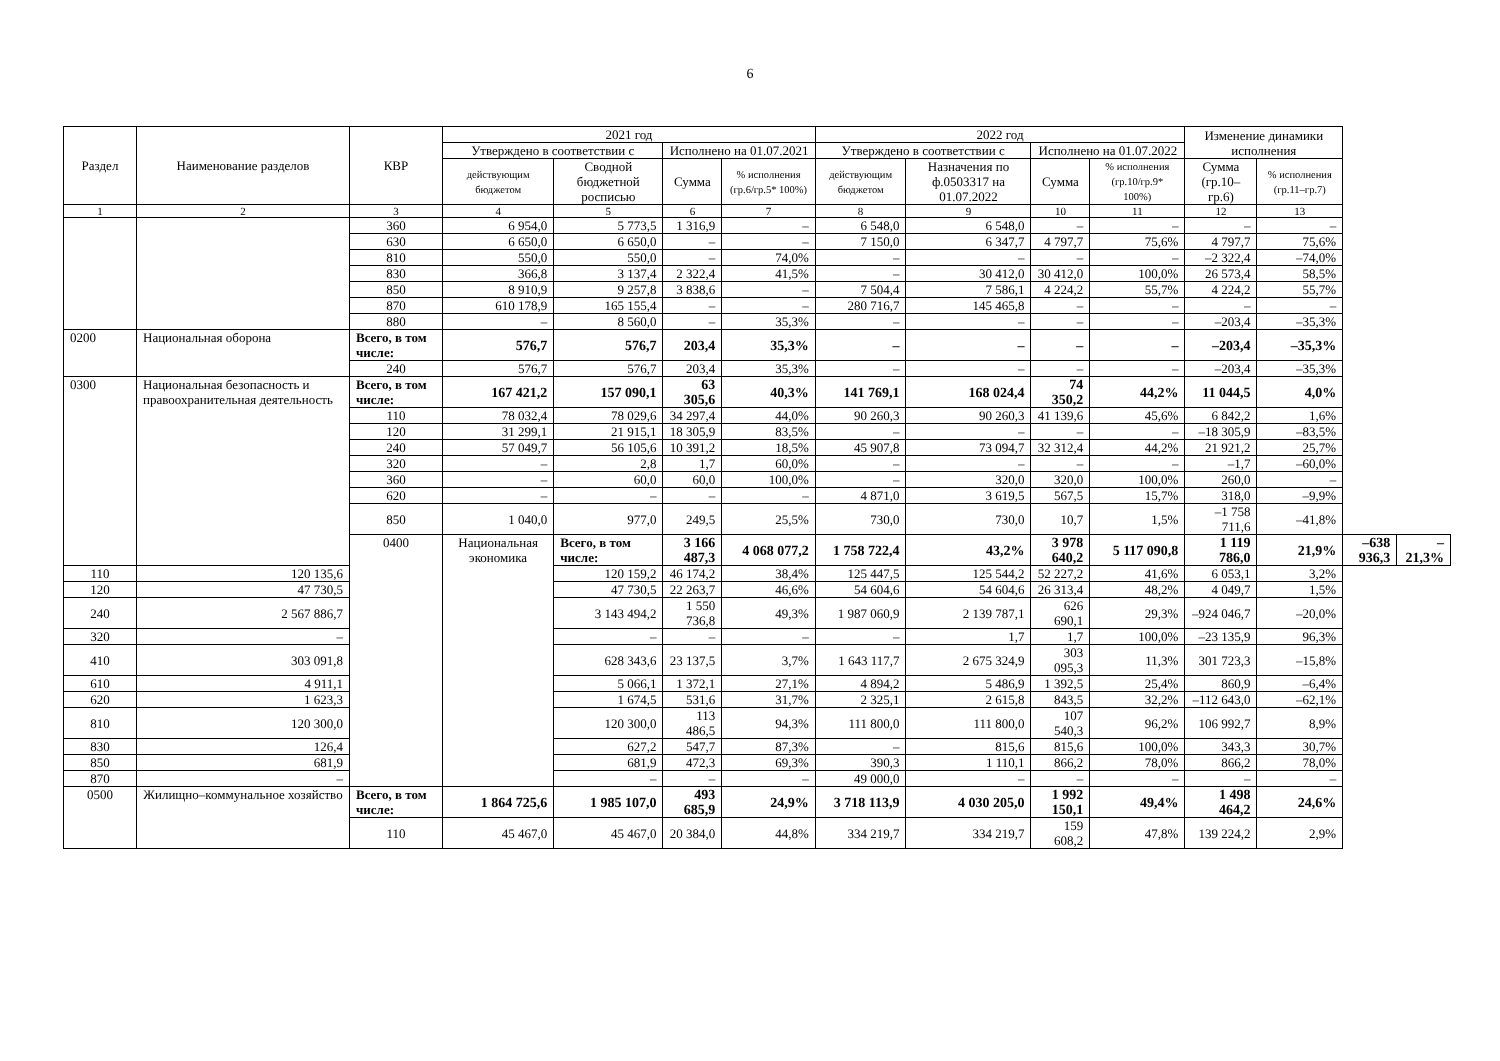6
| Раздел | Наименование разделов | КВР | 2021 год | | | | 2022 год | | | | Изменение динамики исполнения | | | |
| --- | --- | --- | --- | --- | --- | --- | --- | --- | --- | --- | --- | --- | --- | --- |
| | | | Утверждено в соответствии с | | Исполнено на 01.07.2021 | | Утверждено в соответствии с | | Исполнено на 01.07.2022 | | | | | |
| | | | действующим бюджетом | Сводной бюджетной росписью | Сумма | % исполнения (гр.6/гр.5* 100%) | действующим бюджетом | Назначения по ф.0503317 на 01.07.2022 | Сумма | % исполнения (гр.10/гр.9* 100%) | Сумма (гр.10–гр.6) | % исполнения (гр.11–гр.7) | | |
| 1 | 2 | 3 | 4 | 5 | 6 | 7 | 8 | 9 | 10 | 11 | 12 | 13 | | |
| | | 360 | 6 954,0 | 5 773,5 | 1 316,9 | – | 6 548,0 | 6 548,0 | – | – | – | – | | |
| | | 630 | 6 650,0 | 6 650,0 | – | – | 7 150,0 | 6 347,7 | 4 797,7 | 75,6% | 4 797,7 | 75,6% | | |
| | | 810 | 550,0 | 550,0 | – | 74,0% | – | – | – | – | –2 322,4 | –74,0% | | |
| | | 830 | 366,8 | 3 137,4 | 2 322,4 | 41,5% | – | 30 412,0 | 30 412,0 | 100,0% | 26 573,4 | 58,5% | | |
| | | 850 | 8 910,9 | 9 257,8 | 3 838,6 | – | 7 504,4 | 7 586,1 | 4 224,2 | 55,7% | 4 224,2 | 55,7% | | |
| | | 870 | 610 178,9 | 165 155,4 | – | – | 280 716,7 | 145 465,8 | – | – | – | – | | |
| | | 880 | – | 8 560,0 | – | 35,3% | – | – | – | – | –203,4 | –35,3% | | |
| 0200 | Национальная оборона | Всего, в том числе: | 576,7 | 576,7 | 203,4 | 35,3% | – | – | – | – | –203,4 | –35,3% | | |
| | | 240 | 576,7 | 576,7 | 203,4 | 35,3% | – | – | – | – | –203,4 | –35,3% | | |
| 0300 | Национальная безопасность и правоохранительная деятельность | Всего, в том числе: | 167 421,2 | 157 090,1 | 63 305,6 | 40,3% | 141 769,1 | 168 024,4 | 74 350,2 | 44,2% | 11 044,5 | 4,0% | | |
| | | 110 | 78 032,4 | 78 029,6 | 34 297,4 | 44,0% | 90 260,3 | 90 260,3 | 41 139,6 | 45,6% | 6 842,2 | 1,6% | | |
| | | 120 | 31 299,1 | 21 915,1 | 18 305,9 | 83,5% | – | – | – | – | –18 305,9 | –83,5% | | |
| | | 240 | 57 049,7 | 56 105,6 | 10 391,2 | 18,5% | 45 907,8 | 73 094,7 | 32 312,4 | 44,2% | 21 921,2 | 25,7% | | |
| | | 320 | – | 2,8 | 1,7 | 60,0% | – | – | – | – | –1,7 | –60,0% | | |
| | | 360 | – | 60,0 | 60,0 | 100,0% | – | 320,0 | 320,0 | 100,0% | 260,0 | – | | |
| | | 620 | – | – | – | – | 4 871,0 | 3 619,5 | 567,5 | 15,7% | 318,0 | –9,9% | | |
| | | 850 | 1 040,0 | 977,0 | 249,5 | 25,5% | 730,0 | 730,0 | 10,7 | 1,5% | –1 758 711,6 | –41,8% | | |
| | | 0400 | Национальная экономика | Всего, в том числе: | 3 166 487,3 | 4 068 077,2 | 1 758 722,4 | 43,2% | 3 978 640,2 | 5 117 090,8 | 1 119 786,0 | 21,9% | –638 936,3 | –21,3% |
| 110 | 120 135,6 | | | 120 159,2 | 46 174,2 | 38,4% | 125 447,5 | 125 544,2 | 52 227,2 | 41,6% | 6 053,1 | 3,2% | | |
| 120 | 47 730,5 | | | 47 730,5 | 22 263,7 | 46,6% | 54 604,6 | 54 604,6 | 26 313,4 | 48,2% | 4 049,7 | 1,5% | | |
| 240 | 2 567 886,7 | | | 3 143 494,2 | 1 550 736,8 | 49,3% | 1 987 060,9 | 2 139 787,1 | 626 690,1 | 29,3% | –924 046,7 | –20,0% | | |
| 320 | – | | | – | – | – | – | 1,7 | 1,7 | 100,0% | –23 135,9 | 96,3% | | |
| 410 | 303 091,8 | | | 628 343,6 | 23 137,5 | 3,7% | 1 643 117,7 | 2 675 324,9 | 303 095,3 | 11,3% | 301 723,3 | –15,8% | | |
| 610 | 4 911,1 | | | 5 066,1 | 1 372,1 | 27,1% | 4 894,2 | 5 486,9 | 1 392,5 | 25,4% | 860,9 | –6,4% | | |
| 620 | 1 623,3 | | | 1 674,5 | 531,6 | 31,7% | 2 325,1 | 2 615,8 | 843,5 | 32,2% | –112 643,0 | –62,1% | | |
| 810 | 120 300,0 | | | 120 300,0 | 113 486,5 | 94,3% | 111 800,0 | 111 800,0 | 107 540,3 | 96,2% | 106 992,7 | 8,9% | | |
| 830 | 126,4 | | | 627,2 | 547,7 | 87,3% | – | 815,6 | 815,6 | 100,0% | 343,3 | 30,7% | | |
| 850 | 681,9 | | | 681,9 | 472,3 | 69,3% | 390,3 | 1 110,1 | 866,2 | 78,0% | 866,2 | 78,0% | | |
| 870 | – | | | – | – | – | 49 000,0 | – | – | – | – | – | | |
| 0500 | Жилищно–коммунальное хозяйство | Всего, в том числе: | 1 864 725,6 | 1 985 107,0 | 493 685,9 | 24,9% | 3 718 113,9 | 4 030 205,0 | 1 992 150,1 | 49,4% | 1 498 464,2 | 24,6% | | |
| | | 110 | 45 467,0 | 45 467,0 | 20 384,0 | 44,8% | 334 219,7 | 334 219,7 | 159 608,2 | 47,8% | 139 224,2 | 2,9% | | |